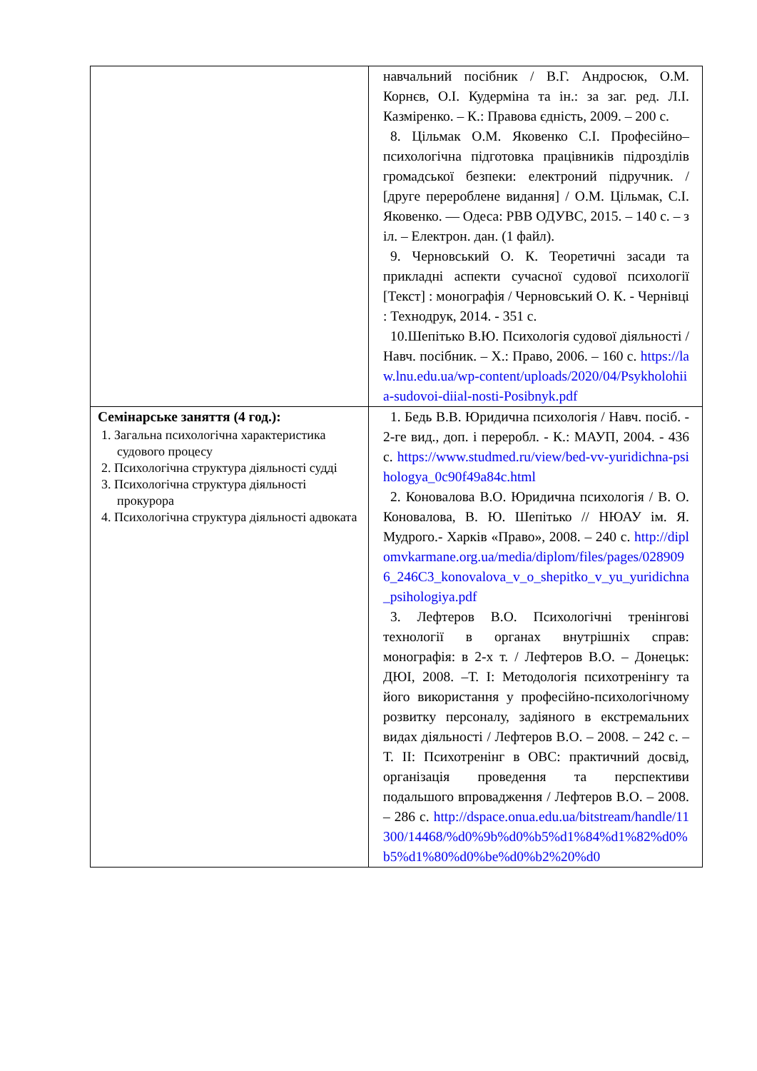| | навчальний посібник / В.Г. Андросюк, О.М. Корнєв, О.І. Кудерміна та ін.: за заг. ред. Л.І. Казміренко. – К.: Правова єдність, 2009. – 200 с. 8. Цільмак О.М. Яковенко С.І. Професійно–психологічна підготовка працівників підрозділів громадської безпеки: електроний підручник. / [друге перероблене видання] / О.М. Цільмак, С.І. Яковенко. — Одеса: РВВ ОДУВС, 2015. – 140 с. – з іл. – Електрон. дан. (1 файл). 9. Черновський О. К. Теоретичні засади та прикладні аспекти сучасної судової психології [Текст] : монографія / Черновський О. К. - Чернівці : Технодрук, 2014. - 351 с. 10.Шепітько В.Ю. Психологія судової діяльності / Навч. посібник. – Х.: Право, 2006. – 160 с. https://law.lnu.edu.ua/wp-content/uploads/2020/04/Psykholohiia-sudovoi-diial-nosti-Posibnyk.pdf |
| Семінарське заняття (4 год.): 1. Загальна психологічна характеристика судового процесу 2. Психологічна структура діяльності судді 3. Психологічна структура діяльності прокурора 4. Психологічна структура діяльності адвоката | 1. Бедь В.В. Юридична психологія / Навч. посіб. - 2-ге вид., доп. і переробл. - К.: МАУП, 2004. - 436 с. https://www.studmed.ru/view/bed-vv-yuridichna-psihologya_0c90f49a84c.html 2. Коновалова В.О. Юридична психологія / В. О. Коновалова, В. Ю. Шепітько // НЮАУ ім. Я. Мудрого.- Харків «Право», 2008. – 240 с. http://diplomvkarmane.org.ua/media/diplom/files/pages/0289096_246C3_konovalova_v_o_shepitko_v_yu_yuridichna_psihologiya.pdf 3. Лефтеров В.О. Психологічні тренінгові технології в органах внутрішніх справ: монографія: в 2-х т. / Лефтеров В.О. – Донецьк: ДЮІ, 2008. –Т. I: Методологія психотренінгу та його використання у професійно-психологічному розвитку персоналу, задіяного в екстремальних видах діяльності / Лефтеров В.О. – 2008. – 242 с. – Т. II: Психотренінг в ОВС: практичний досвід, організація проведення та перспективи подальшого впровадження / Лефтеров В.О. – 2008. – 286 с. http://dspace.onua.edu.ua/bitstream/handle/11300/14468/%d0%9b%d0%b5%d1%84%d1%82%d0%b5%d1%80%d0%be%d0%b2%20%d0 |